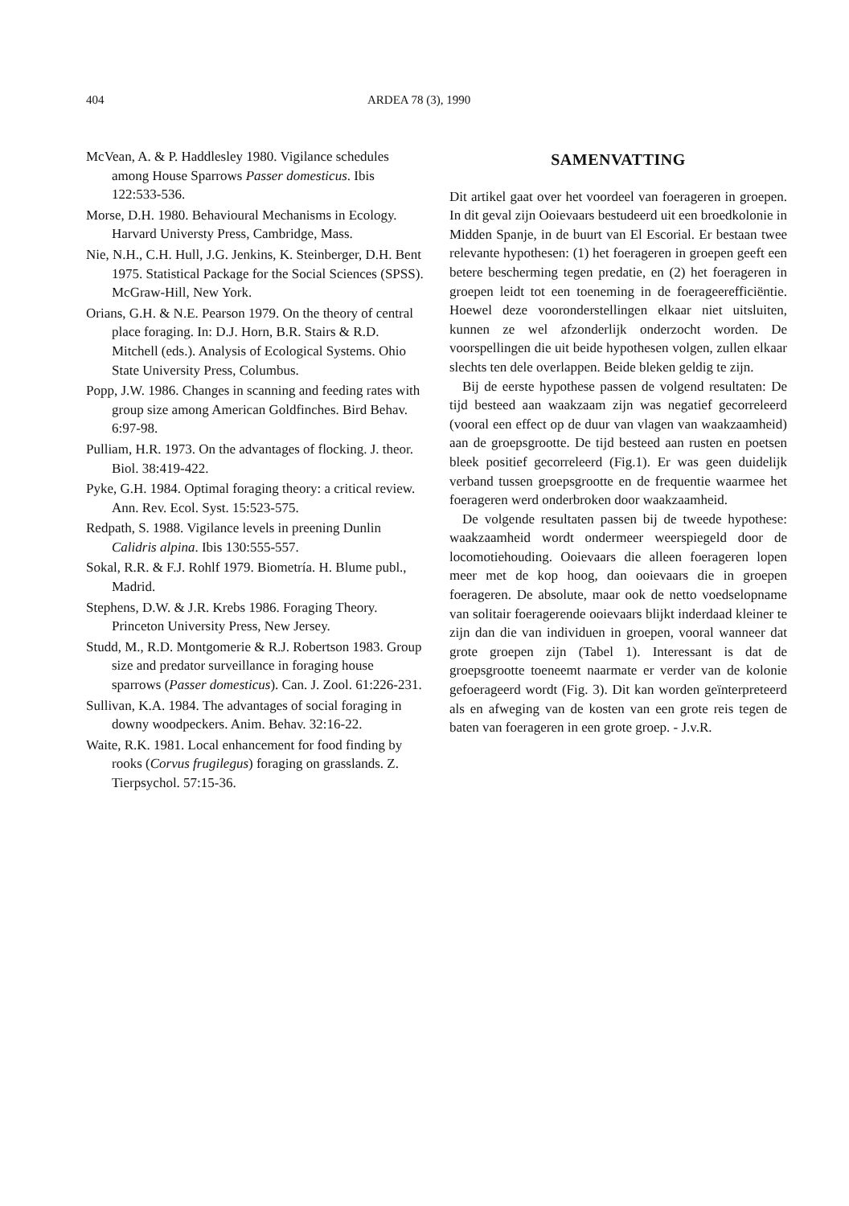404 ARDEA 78 (3), 1990
McVean, A. & P. Haddlesley 1980. Vigilance schedules among House Sparrows Passer domesticus. Ibis 122:533-536.
Morse, D.H. 1980. Behavioural Mechanisms in Ecology. Harvard Universty Press, Cambridge, Mass.
Nie, N.H., C.H. Hull, J.G. Jenkins, K. Steinberger, D.H. Bent 1975. Statistical Package for the Social Sciences (SPSS). McGraw-Hill, New York.
Orians, G.H. & N.E. Pearson 1979. On the theory of central place foraging. In: D.J. Horn, B.R. Stairs & R.D. Mitchell (eds.). Analysis of Ecological Systems. Ohio State University Press, Columbus.
Popp, J.W. 1986. Changes in scanning and feeding rates with group size among American Goldfinches. Bird Behav. 6:97-98.
Pulliam, H.R. 1973. On the advantages of flocking. J. theor. Biol. 38:419-422.
Pyke, G.H. 1984. Optimal foraging theory: a critical review. Ann. Rev. Ecol. Syst. 15:523-575.
Redpath, S. 1988. Vigilance levels in preening Dunlin Calidris alpina. Ibis 130:555-557.
Sokal, R.R. & F.J. Rohlf 1979. Biometría. H. Blume publ., Madrid.
Stephens, D.W. & J.R. Krebs 1986. Foraging Theory. Princeton University Press, New Jersey.
Studd, M., R.D. Montgomerie & R.J. Robertson 1983. Group size and predator surveillance in foraging house sparrows (Passer domesticus). Can. J. Zool. 61:226-231.
Sullivan, K.A. 1984. The advantages of social foraging in downy woodpeckers. Anim. Behav. 32:16-22.
Waite, R.K. 1981. Local enhancement for food finding by rooks (Corvus frugilegus) foraging on grasslands. Z. Tierpsychol. 57:15-36.
SAMENVATTING
Dit artikel gaat over het voordeel van foerageren in groepen. In dit geval zijn Ooievaars bestudeerd uit een broedkolonie in Midden Spanje, in de buurt van El Escorial. Er bestaan twee relevante hypothesen: (1) het foerageren in groepen geeft een betere bescherming tegen predatie, en (2) het foerageren in groepen leidt tot een toeneming in de foerageerefficiëntie. Hoewel deze vooronderstellingen elkaar niet uitsluiten, kunnen ze wel afzonderlijk onderzocht worden. De voorspellingen die uit beide hypothesen volgen, zullen elkaar slechts ten dele overlappen. Beide bleken geldig te zijn.
Bij de eerste hypothese passen de volgend resultaten: De tijd besteed aan waakzaam zijn was negatief gecorreleerd (vooral een effect op de duur van vlagen van waakzaamheid) aan de groepsgrootte. De tijd besteed aan rusten en poetsen bleek positief gecorreleerd (Fig.1). Er was geen duidelijk verband tussen groepsgrootte en de frequentie waarmee het foerageren werd onderbroken door waakzaamheid.
De volgende resultaten passen bij de tweede hypothese: waakzaamheid wordt ondermeer weerspiegeld door de locomotiehouding. Ooievaars die alleen foerageren lopen meer met de kop hoog, dan ooievaars die in groepen foerageren. De absolute, maar ook de netto voedselopname van solitair foeragerende ooievaars blijkt inderdaad kleiner te zijn dan die van individuen in groepen, vooral wanneer dat grote groepen zijn (Tabel 1). Interessant is dat de groepsgrootte toeneemt naarmate er verder van de kolonie gefoerageerd wordt (Fig. 3). Dit kan worden geïnterpreteerd als en afweging van de kosten van een grote reis tegen de baten van foerageren in een grote groep. - J.v.R.